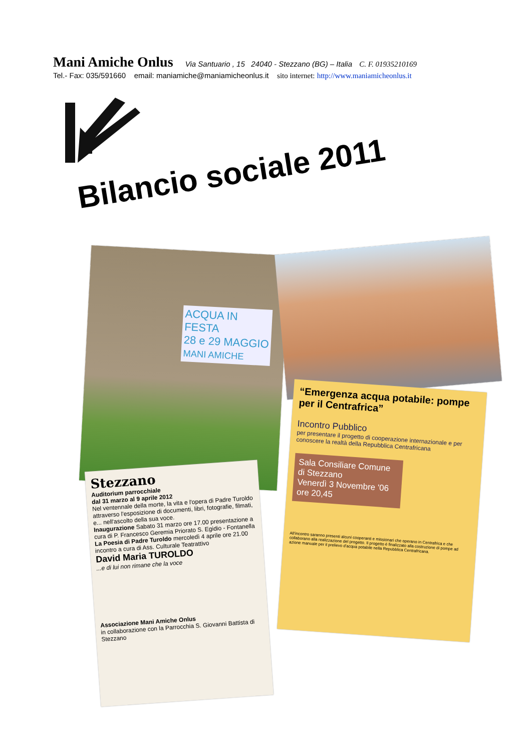Mani Amiche Onlus Via Santuario , 15 24040 - Stezzano (BG) – Italia C. F. 01935210169
Tel.- Fax: 035/591660 email: maniamiche@maniamicheonlus.it sito internet: http://www.maniamicheonlus.it
Bilancio sociale 2011
ACQUA IN FESTA
28 e 29 MAGGIO MANI AMICHE
Stezzano
Auditorium parrocchiale
dal 31 marzo al 9 aprile 2012
Nel ventennale della morte, la vita e l'opera di Padre Turoldo attraverso l'esposizione di documenti, libri, fotografie, filmati, e... nell'ascolto della sua voce.
Inaugurazione Sabato 31 marzo ore 17.00 presentazione a cura di P. Francesco Geremia Priorato S. Egidio - Fontanella
La Poesia di Padre Turoldo mercoledì 4 aprile ore 21.00 incontro a cura di Ass. Culturale Teatrattivo
David Maria TUROLDO
...e di lui non rimane che la voce
Associazione Mani Amiche Onlus
in collaborazione con la Parrocchia S. Giovanni Battista di Stezzano
“Emergenza acqua potabile: pompe per il Centrafrica”
Incontro Pubblico
per presentare il progetto di cooperazione internazionale e per conoscere la realtà della Repubblica Centrafricana
Sala Consiliare Comune di Stezzano
Venerdì 3 Novembre '06
ore 20,45
All'incontro saranno presenti alcuni cooperanti e missionari che operano in Centrafrica e che collaborano alla realizzazione del progetto. Il progetto è finalizzato alla costruzione di pompe ad azione manuale per il prelievo d'acqua potabile nella Repubblica Centrafricana.